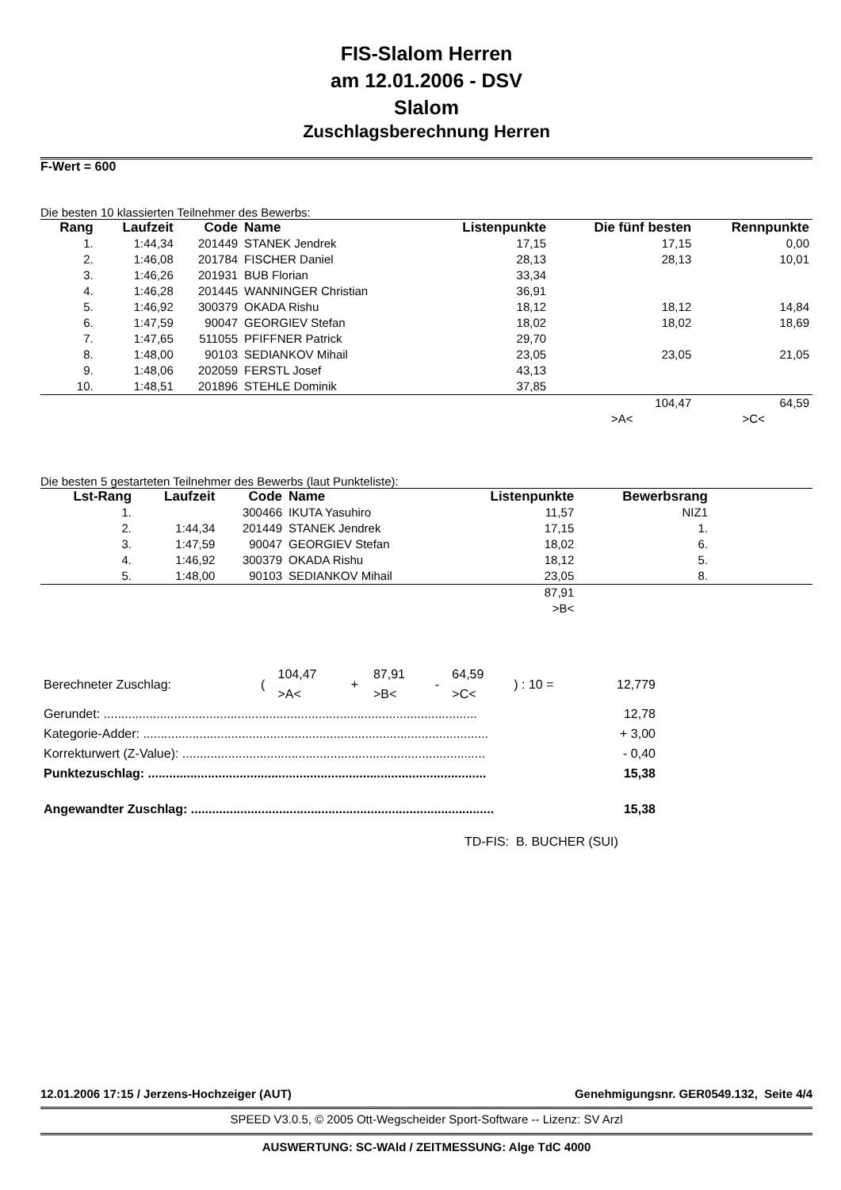FIS-Slalom Herren
am 12.01.2006 - DSV
Slalom
Zuschlagsberechnung Herren
F-Wert = 600
Die besten 10 klassierten Teilnehmer des Bewerbs:
| Rang | Laufzeit | Code | Name | Listenpunkte | Die fünf besten | Rennpunkte |
| --- | --- | --- | --- | --- | --- | --- |
| 1. | 1:44,34 | 201449 | STANEK Jendrek | 17,15 | 17,15 | 0,00 |
| 2. | 1:46,08 | 201784 | FISCHER Daniel | 28,13 | 28,13 | 10,01 |
| 3. | 1:46,26 | 201931 | BUB Florian | 33,34 | | |
| 4. | 1:46,28 | 201445 | WANNINGER Christian | 36,91 | | |
| 5. | 1:46,92 | 300379 | OKADA Rishu | 18,12 | 18,12 | 14,84 |
| 6. | 1:47,59 | 90047 | GEORGIEV Stefan | 18,02 | 18,02 | 18,69 |
| 7. | 1:47,65 | 511055 | PFIFFNER Patrick | 29,70 | | |
| 8. | 1:48,00 | 90103 | SEDIANKOV Mihail | 23,05 | 23,05 | 21,05 |
| 9. | 1:48,06 | 202059 | FERSTL Josef | 43,13 | | |
| 10. | 1:48,51 | 201896 | STEHLE Dominik | 37,85 | | |
| | | | | | 104,47 | 64,59 |
| | | | | | >A< | >C< |
Die besten 5 gestarteten Teilnehmer des Bewerbs (laut Punkteliste):
| Lst-Rang | Laufzeit | Code | Name | Listenpunkte | Bewerbsrang | |
| --- | --- | --- | --- | --- | --- | --- |
| 1. | | 300466 | IKUTA Yasuhiro | 11,57 | NIZ1 | |
| 2. | 1:44,34 | 201449 | STANEK Jendrek | 17,15 | 1. | |
| 3. | 1:47,59 | 90047 | GEORGIEV Stefan | 18,02 | 6. | |
| 4. | 1:46,92 | 300379 | OKADA Rishu | 18,12 | 5. | |
| 5. | 1:48,00 | 90103 | SEDIANKOV Mihail | 23,05 | 8. | |
| | | | | 87,91 | | |
| | | | | >B< | | |
| Berechneter Zuschlag: | ( | 104,47 >A< | + | 87,91 >B< | - | 64,59 >C< | ) : 10 = | 12,779 |
| Gerundet: .......................................................................................................... | 12,78 |
| Kategorie-Adder: .................................................................................................. | + 3,00 |
| Korrekturwert (Z-Value): ...................................................................................... | - 0,40 |
| Punktezuschlag: ................................................................................................ | 15,38 |
| Angewandter Zuschlag: ...................................................................................... | 15,38 |
TD-FIS: B. BUCHER (SUI)
12.01.2006 17:15 / Jerzens-Hochzeiger (AUT) Genehmigungsnr. GER0549.132, Seite 4/4
SPEED V3.0.5, © 2005 Ott-Wegscheider Sport-Software -- Lizenz: SV Arzl
AUSWERTUNG: SC-WAld / ZEITMESSUNG: Alge TdC 4000